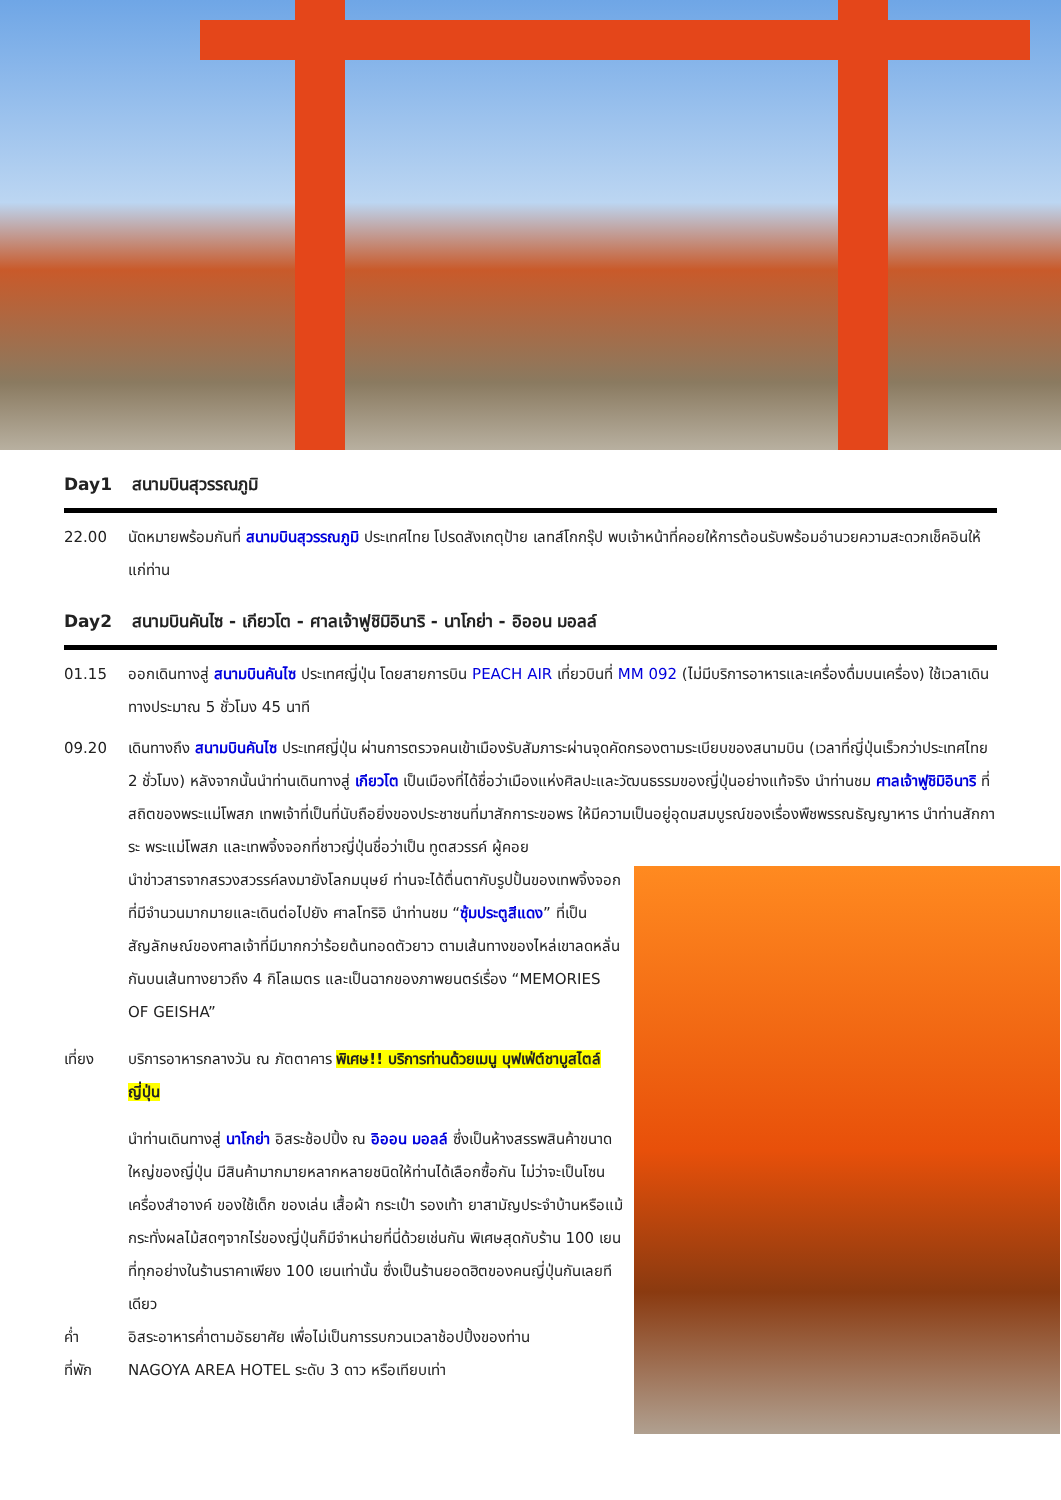Day1 สนามบินสุวรรณภูมิ
22.00 นัดหมายพร้อมกันที่ สนามบินสุวรรณภูมิ ประเทศไทย โปรดสังเกตุป้าย เลทส์โกกรุ๊ป พบเจ้าหน้าที่คอยให้การต้อนรับพร้อมอำนวยความสะดวกเช็คอินให้แก่ท่าน
Day2 สนามบินคันไซ - เกียวโต - ศาลเจ้าฟูชิมิอินาริ - นาโกย่า - อิออน มอลล์
01.15 ออกเดินทางสู่ สนามบินคันไซ ประเทศญี่ปุ่น โดยสายการบิน PEACH AIR เที่ยวบินที่ MM 092 (ไม่มีบริการอาหารและเครื่องดื่มบนเครื่อง) ใช้เวลาเดินทางประมาณ 5 ชั่วโมง 45 นาที
09.20 เดินทางถึง สนามบินคันไซ ประเทศญี่ปุ่น ผ่านการตรวจคนเข้าเมืองรับสัมภาระผ่านจุดคัดกรองตามระเบียบของสนามบิน (เวลาที่ญี่ปุ่นเร็วกว่าประเทศไทย 2 ชั่วโมง) หลังจากนั้นนำท่านเดินทางสู่ เกียวโต เป็นเมืองที่ได้ชื่อว่าเมืองแห่งศิลปะและวัฒนธรรมของญี่ปุ่นอย่างแท้จริง นำท่านชม ศาลเจ้าฟูชิมิอินาริ ที่สถิตของพระแม่โพสภ เทพเจ้าที่เป็นที่นับถือยิ่งของประชาชนที่มาสักการะขอพร ให้มีความเป็นอยู่อุดมสมบูรณ์ของเรื่องพืชพรรณธัญญาหาร นำท่านสักการะ พระแม่โพสภ และเทพจิ้งจอกที่ชาวญี่ปุ่นชื่อว่าเป็น ทูตสวรรค์ ผู้คอย
นำข่าวสารจากสรวงสวรรค์ลงมายังโลกมนุษย์ ท่านจะได้ตื่นตากับรูปปั้นของเทพจิ้งจอก ที่มีจำนวนมากมายและเดินต่อไปยัง ศาลโทริอิ นำท่านชม “ซุ้มประตูสีแดง” ที่เป็นสัญลักษณ์ของศาลเจ้าที่มีมากกว่าร้อยต้นทอดตัวยาว ตามเส้นทางของไหล่เขาลดหลั่นกันบนเส้นทางยาวถึง 4 กิโลเมตร และเป็นฉากของภาพยนตร์เรื่อง “MEMORIES OF GEISHA”
เที่ยง บริการอาหารกลางวัน ณ ภัตตาคาร พิเศษ!! บริการท่านด้วยเมนู บุฟเฟ่ต์ชาบูสไตล์ญี่ปุ่น
นำท่านเดินทางสู่ นาโกย่า อิสระช้อปปิ้ง ณ อิออน มอลล์ ซึ่งเป็นห้างสรรพสินค้าขนาดใหญ่ของญี่ปุ่น มีสินค้ามากมายหลากหลายชนิดให้ท่านได้เลือกซื้อกัน ไม่ว่าจะเป็นโซนเครื่องสำอางค์ ของใช้เด็ก ของเล่น เสื้อผ้า กระเป๋า รองเท้า ยาสามัญประจำบ้านหรือแม้กระทั่งผลไม้สดๆจากไร่ของญี่ปุ่นก็มีจำหน่ายที่นี่ด้วยเช่นกัน พิเศษสุดกับร้าน 100 เยน ที่ทุกอย่างในร้านราคาเพียง 100 เยนเท่านั้น ซึ่งเป็นร้านยอดฮิตของคนญี่ปุ่นกันเลยทีเดียว
ค่ำ อิสระอาหารค่ำตามอัธยาศัย เพื่อไม่เป็นการรบกวนเวลาช้อปปิ้งของท่าน
ที่พัก NAGOYA AREA HOTEL ระดับ 3 ดาว หรือเทียบเท่า